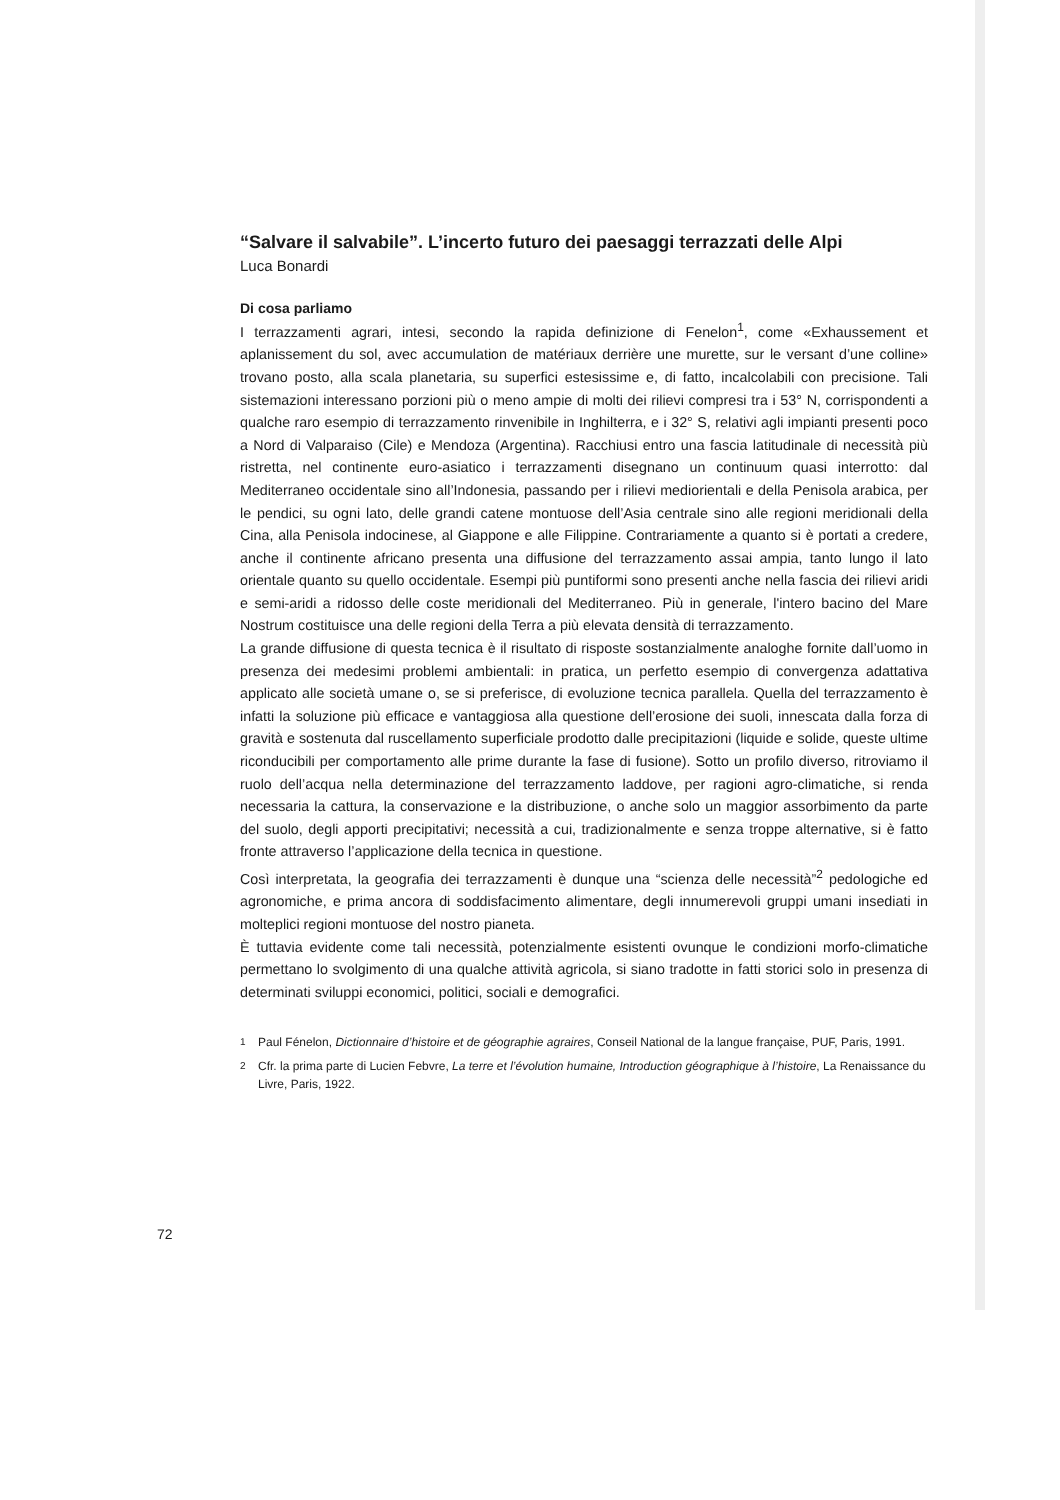“Salvare il salvabile”. L’incerto futuro dei paesaggi terrazzati delle Alpi
Luca Bonardi
Di cosa parliamo
I terrazzamenti agrari, intesi, secondo la rapida definizione di Fenelon<sup>1</sup>, come «Exhaussement et aplanissement du sol, avec accumulation de matériaux derrière une murette, sur le versant d’une colline» trovano posto, alla scala planetaria, su superfici estesissime e, di fatto, incalcolabili con precisione. Tali sistemazioni interessano porzioni più o meno ampie di molti dei rilievi compresi tra i 53° N, corrispondenti a qualche raro esempio di terrazzamento rinvenibile in Inghilterra, e i 32° S, relativi agli impianti presenti poco a Nord di Valparaiso (Cile) e Mendoza (Argentina). Racchiusi entro una fascia latitudinale di necessità più ristretta, nel continente euro-asiatico i terrazzamenti disegnano un continuum quasi interrotto: dal Mediterraneo occidentale sino all’Indonesia, passando per i rilievi mediorientali e della Penisola arabica, per le pendici, su ogni lato, delle grandi catene montuose dell’Asia centrale sino alle regioni meridionali della Cina, alla Penisola indocinese, al Giappone e alle Filippine. Contrariamente a quanto si è portati a credere, anche il continente africano presenta una diffusione del terrazzamento assai ampia, tanto lungo il lato orientale quanto su quello occidentale. Esempi più puntiformi sono presenti anche nella fascia dei rilievi aridi e semi-aridi a ridosso delle coste meridionali del Mediterraneo. Più in generale, l'intero bacino del Mare Nostrum costituisce una delle regioni della Terra a più elevata densità di terrazzamento.
La grande diffusione di questa tecnica è il risultato di risposte sostanzialmente analoghe fornite dall’uomo in presenza dei medesimi problemi ambientali: in pratica, un perfetto esempio di convergenza adattativa applicato alle società umane o, se si preferisce, di evoluzione tecnica parallela. Quella del terrazzamento è infatti la soluzione più efficace e vantaggiosa alla questione dell’erosione dei suoli, innescata dalla forza di gravità e sostenuta dal ruscellamento superficiale prodotto dalle precipitazioni (liquide e solide, queste ultime riconducibili per comportamento alle prime durante la fase di fusione). Sotto un profilo diverso, ritroviamo il ruolo dell’acqua nella determinazione del terrazzamento laddove, per ragioni agro-climatiche, si renda necessaria la cattura, la conservazione e la distribuzione, o anche solo un maggior assorbimento da parte del suolo, degli apporti precipitativi; necessità a cui, tradizionalmente e senza troppe alternative, si è fatto fronte attraverso l’applicazione della tecnica in questione.
Così interpretata, la geografia dei terrazzamenti è dunque una “scienza delle necessità”<sup>2</sup> pedologiche ed agronomiche, e prima ancora di soddisfacimento alimentare, degli innumerevoli gruppi umani insediati in molteplici regioni montuose del nostro pianeta.
È tuttavia evidente come tali necessità, potenzialmente esistenti ovunque le condizioni morfo-climatiche permettano lo svolgimento di una qualche attività agricola, si siano tradotte in fatti storici solo in presenza di determinati sviluppi economici, politici, sociali e demografici.
<sup>1</sup> Paul Fénelon, Dictionnaire d’histoire et de géographie agraires, Conseil National de la langue française, PUF, Paris, 1991.
<sup>2</sup> Cfr. la prima parte di Lucien Febvre, La terre et l’évolution humaine, Introduction géographique à l’histoire, La Renaissance du Livre, Paris, 1922.
72